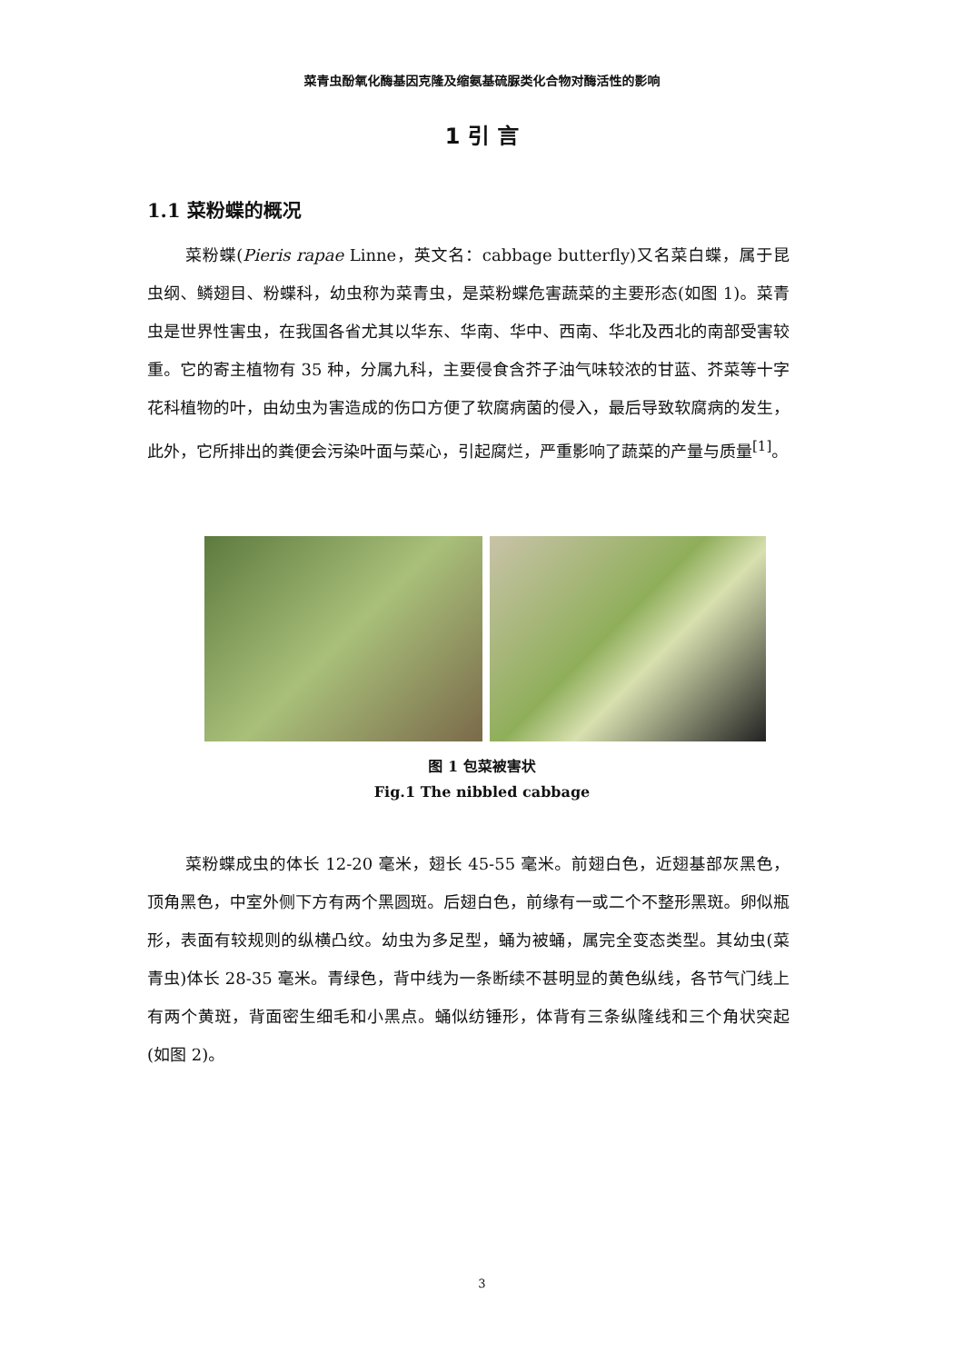菜青虫酚氧化酶基因克隆及缩氨基硫脲类化合物对酶活性的影响
1 引 言
1.1 菜粉蝶的概况
菜粉蝶(Pieris rapae Linne，英文名：cabbage butterfly)又名菜白蝶，属于昆虫纲、鳞翅目、粉蝶科，幼虫称为菜青虫，是菜粉蝶危害蔬菜的主要形态(如图 1)。菜青虫是世界性害虫，在我国各省尤其以华东、华南、华中、西南、华北及西北的南部受害较重。它的寄主植物有 35 种，分属九科，主要侵食含芥子油气味较浓的甘蓝、芥菜等十字花科植物的叶，由幼虫为害造成的伤口方便了软腐病菌的侵入，最后导致软腐病的发生，此外，它所排出的粪便会污染叶面与菜心，引起腐烂，严重影响了蔬菜的产量与质量<sup>[1]</sup>。
图 1 包菜被害状
Fig.1 The nibbled cabbage
菜粉蝶成虫的体长 12-20 毫米，翅长 45-55 毫米。前翅白色，近翅基部灰黑色，顶角黑色，中室外侧下方有两个黑圆斑。后翅白色，前缘有一或二个不整形黑斑。卵似瓶形，表面有较规则的纵横凸纹。幼虫为多足型，蛹为被蛹，属完全变态类型。其幼虫(菜青虫)体长 28-35 毫米。青绿色，背中线为一条断续不甚明显的黄色纵线，各节气门线上有两个黄斑，背面密生细毛和小黑点。蛹似纺锤形，体背有三条纵隆线和三个角状突起(如图 2)。
3